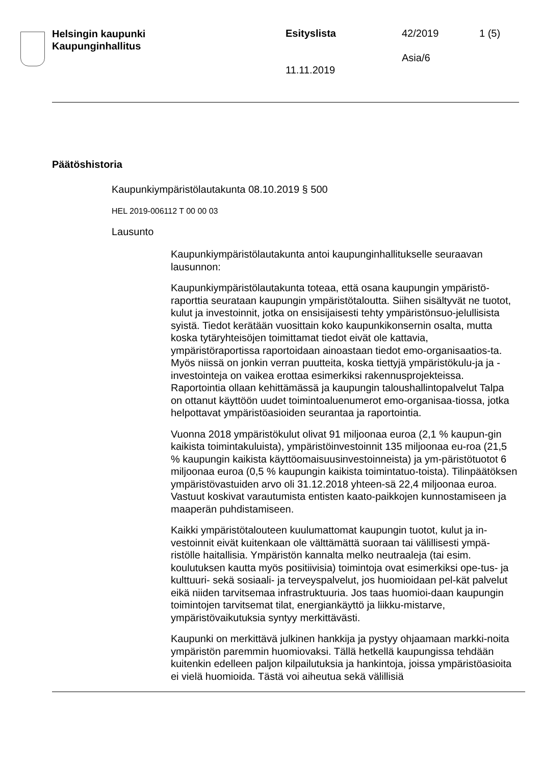Helsingin kaupunki
Kaupunginhallitus
Esityslista 42/2019 1 (5)
Asia/6
11.11.2019
Päätöshistoria
Kaupunkiympäristölautakunta 08.10.2019 § 500
HEL 2019-006112 T 00 00 03
Lausunto
Kaupunkiympäristölautakunta antoi kaupunginhallitukselle seuraavan lausunnon:
Kaupunkiympäristölautakunta toteaa, että osana kaupungin ympäristö-raporttia seurataan kaupungin ympäristötaloutta. Siihen sisältyvät ne tuotot, kulut ja investoinnit, jotka on ensisijaisesti tehty ympäristönsuo-jelullisista syistä. Tiedot kerätään vuosittain koko kaupunkikonsernin osalta, mutta koska tytäryhteisöjen toimittamat tiedot eivät ole kattavia, ympäristöraportissa raportoidaan ainoastaan tiedot emo-organisaatios-ta. Myös niissä on jonkin verran puutteita, koska tiettyjä ympäristökulu-ja ja -investointeja on vaikea erottaa esimerkiksi rakennusprojekteissa. Raportointia ollaan kehittämässä ja kaupungin taloushallintopalvelut Talpa on ottanut käyttöön uudet toimintoaluenumerot emo-organisaa-tiossa, jotka helpottavat ympäristöasioiden seurantaa ja raportointia.
Vuonna 2018 ympäristökulut olivat 91 miljoonaa euroa (2,1 % kaupun-gin kaikista toimintakuluista), ympäristöinvestoinnit 135 miljoonaa eu-roa (21,5 % kaupungin kaikista käyttöomaisuusinvestoinneista) ja ym-päristötuotot 6 miljoonaa euroa (0,5 % kaupungin kaikista toimintatuo-toista). Tilinpäätöksen ympäristövastuiden arvo oli 31.12.2018 yhteen-sä 22,4 miljoonaa euroa. Vastuut koskivat varautumista entisten kaato-paikkojen kunnostamiseen ja maaperän puhdistamiseen.
Kaikki ympäristötalouteen kuulumattomat kaupungin tuotot, kulut ja in-vestoinnit eivät kuitenkaan ole välttämättä suoraan tai välillisesti ympä-ristölle haitallisia. Ympäristön kannalta melko neutraaleja (tai esim. koulutuksen kautta myös positiivisia) toimintoja ovat esimerkiksi ope-tus- ja kulttuuri- sekä sosiaali- ja terveyspalvelut, jos huomioidaan pel-kät palvelut eikä niiden tarvitsemaa infrastruktuuria. Jos taas huomioi-daan kaupungin toimintojen tarvitsemat tilat, energiankäyttö ja liikku-mistarve, ympäristövaikutuksia syntyy merkittävästi.
Kaupunki on merkittävä julkinen hankkija ja pystyy ohjaamaan markki-noita ympäristön paremmin huomiovaksi. Tällä hetkellä kaupungissa tehdään kuitenkin edelleen paljon kilpailutuksia ja hankintoja, joissa ympäristöasioita ei vielä huomioida. Tästä voi aiheutua sekä välillisiä